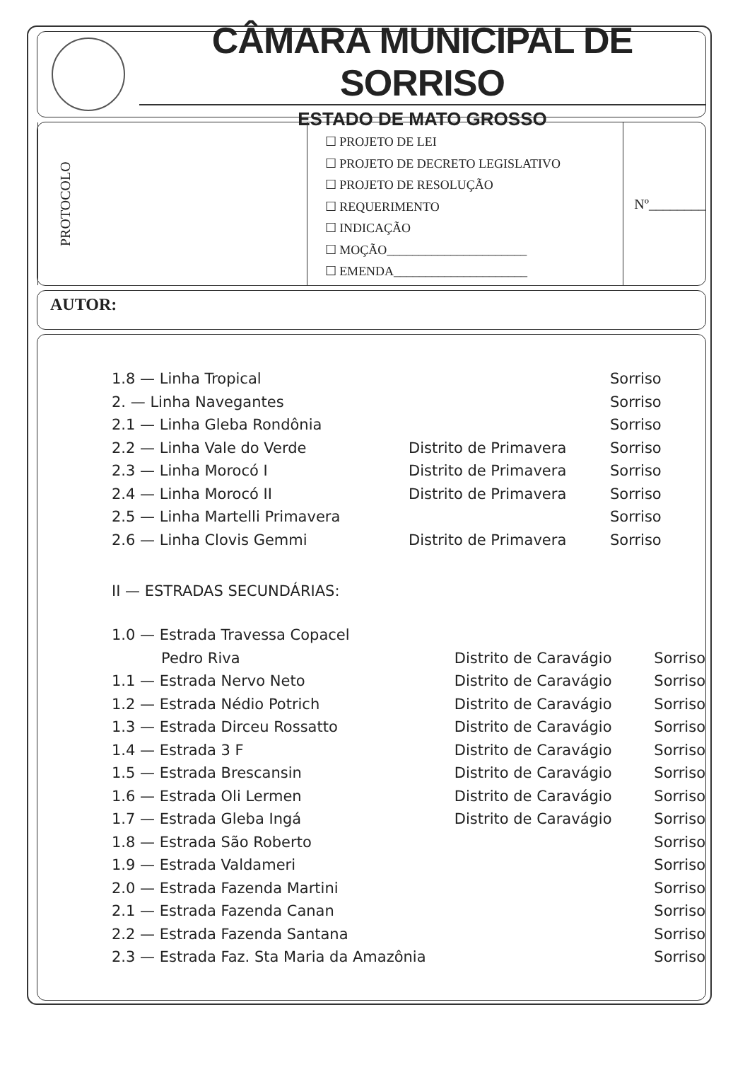CÂMARA MUNICIPAL DE SORRISO
ESTADO DE MATO GROSSO
PROTOCOLO
☐ PROJETO DE LEI
☐ PROJETO DE DECRETO LEGISLATIVO
☐ PROJETO DE RESOLUÇÃO
☐ REQUERIMENTO
☐ INDICAÇÃO
☐ MOÇÃO______________________
☐ EMENDA_____________________
Nº________
AUTOR:
| 1.8 — Linha Tropical | | Sorriso |
| 2. — Linha Navegantes | | Sorriso |
| 2.1 — Linha Gleba Rondônia | | Sorriso |
| 2.2 — Linha Vale do Verde | Distrito de Primavera | Sorriso |
| 2.3 — Linha Morocó I | Distrito de Primavera | Sorriso |
| 2.4 — Linha Morocó II | Distrito de Primavera | Sorriso |
| 2.5 — Linha Martelli Primavera | | Sorriso |
| 2.6 — Linha Clovis Gemmi | Distrito de Primavera | Sorriso |
II — ESTRADAS SECUNDÁRIAS:
| 1.0 — Estrada Travessa Copacel | | |
| Pedro Riva | Distrito de Caravágio | Sorriso |
| 1.1 — Estrada Nervo Neto | Distrito de Caravágio | Sorriso |
| 1.2 — Estrada Nédio Potrich | Distrito de Caravágio | Sorriso |
| 1.3 — Estrada Dirceu Rossatto | Distrito de Caravágio | Sorriso |
| 1.4 — Estrada 3 F | Distrito de Caravágio | Sorriso |
| 1.5 — Estrada Brescansin | Distrito de Caravágio | Sorriso |
| 1.6 — Estrada Oli Lermen | Distrito de Caravágio | Sorriso |
| 1.7 — Estrada Gleba Ingá | Distrito de Caravágio | Sorriso |
| 1.8 — Estrada São Roberto | | Sorriso |
| 1.9 — Estrada Valdameri | | Sorriso |
| 2.0 — Estrada Fazenda Martini | | Sorriso |
| 2.1 — Estrada Fazenda Canan | | Sorriso |
| 2.2 — Estrada Fazenda Santana | | Sorriso |
| 2.3 — Estrada Faz. Sta Maria da Amazônia | | Sorriso |